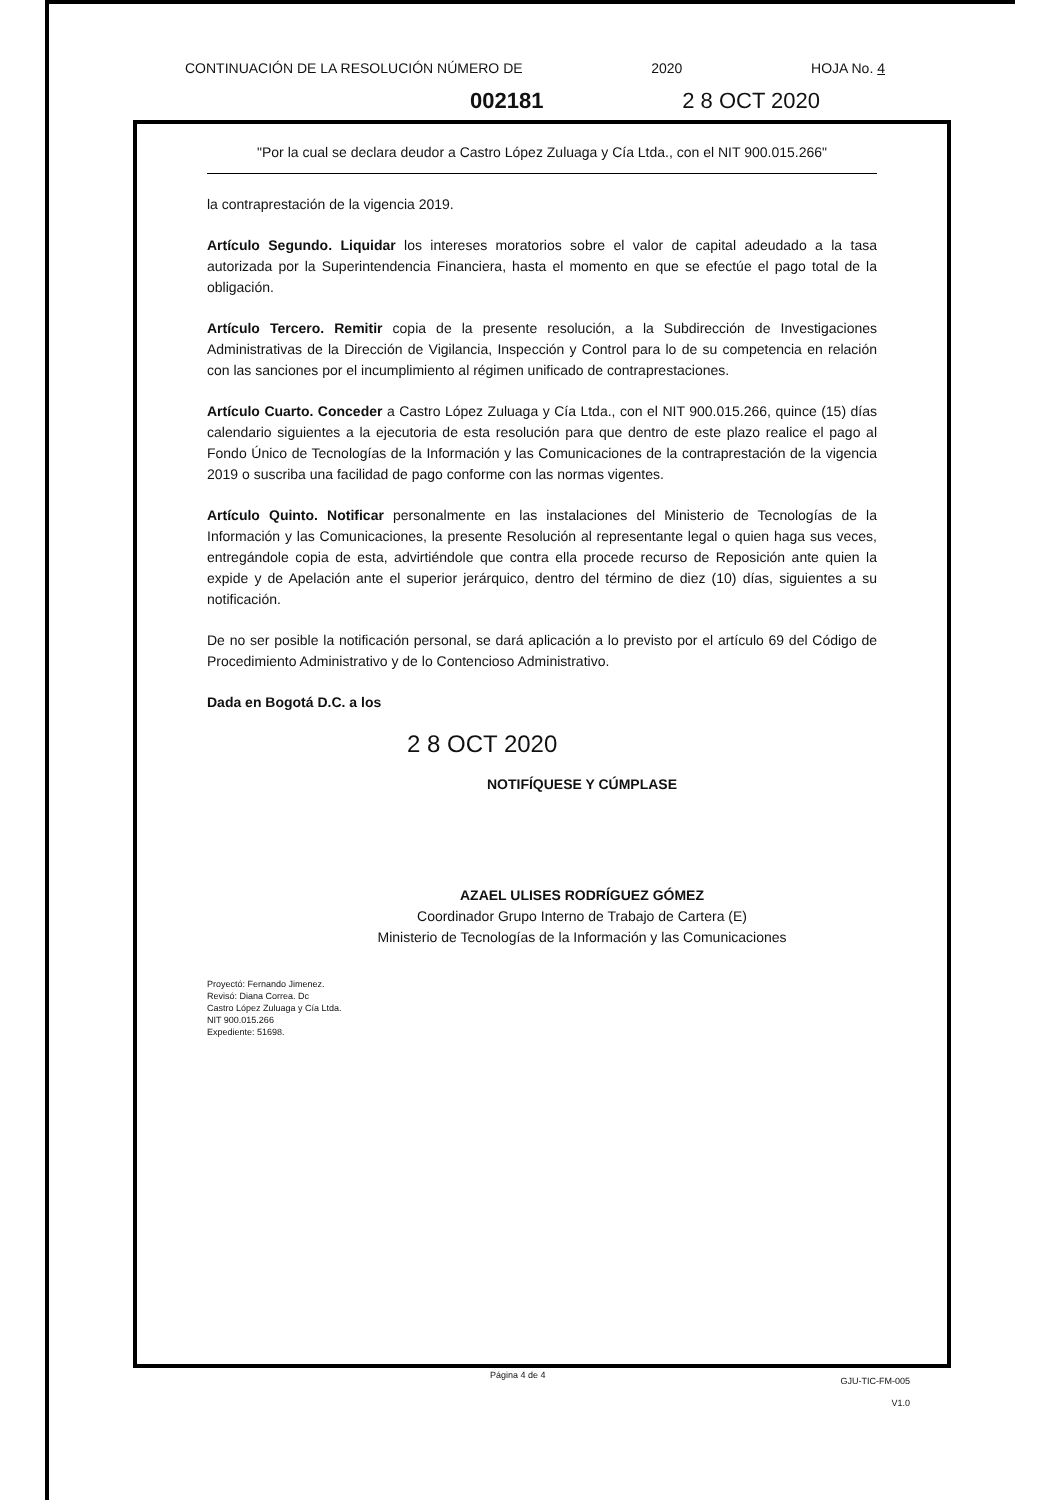CONTINUACIÓN DE LA RESOLUCIÓN NÚMERO DE 2020 HOJA No. 4
002181 2 8 OCT 2020
"Por la cual se declara deudor a Castro López Zuluaga y Cía Ltda., con el NIT 900.015.266"
la contraprestación de la vigencia 2019.
Artículo Segundo. Liquidar los intereses moratorios sobre el valor de capital adeudado a la tasa autorizada por la Superintendencia Financiera, hasta el momento en que se efectúe el pago total de la obligación.
Artículo Tercero. Remitir copia de la presente resolución, a la Subdirección de Investigaciones Administrativas de la Dirección de Vigilancia, Inspección y Control para lo de su competencia en relación con las sanciones por el incumplimiento al régimen unificado de contraprestaciones.
Artículo Cuarto. Conceder a Castro López Zuluaga y Cía Ltda., con el NIT 900.015.266, quince (15) días calendario siguientes a la ejecutoria de esta resolución para que dentro de este plazo realice el pago al Fondo Único de Tecnologías de la Información y las Comunicaciones de la contraprestación de la vigencia 2019 o suscriba una facilidad de pago conforme con las normas vigentes.
Artículo Quinto. Notificar personalmente en las instalaciones del Ministerio de Tecnologías de la Información y las Comunicaciones, la presente Resolución al representante legal o quien haga sus veces, entregándole copia de esta, advirtiéndole que contra ella procede recurso de Reposición ante quien la expide y de Apelación ante el superior jerárquico, dentro del término de diez (10) días, siguientes a su notificación.
De no ser posible la notificación personal, se dará aplicación a lo previsto por el artículo 69 del Código de Procedimiento Administrativo y de lo Contencioso Administrativo.
Dada en Bogotá D.C. a los
2 8 OCT 2020
NOTIFÍQUESE Y CÚMPLASE
AZAEL ULISES RODRÍGUEZ GÓMEZ
Coordinador Grupo Interno de Trabajo de Cartera (E)
Ministerio de Tecnologías de la Información y las Comunicaciones
Proyectó: Fernando Jimenez.
Revisó: Diana Correa. Dc
Castro López Zuluaga y Cía Ltda.
NIT 900.015.266
Expediente: 51698.
Página 4 de 4
GJU-TIC-FM-005
V1.0